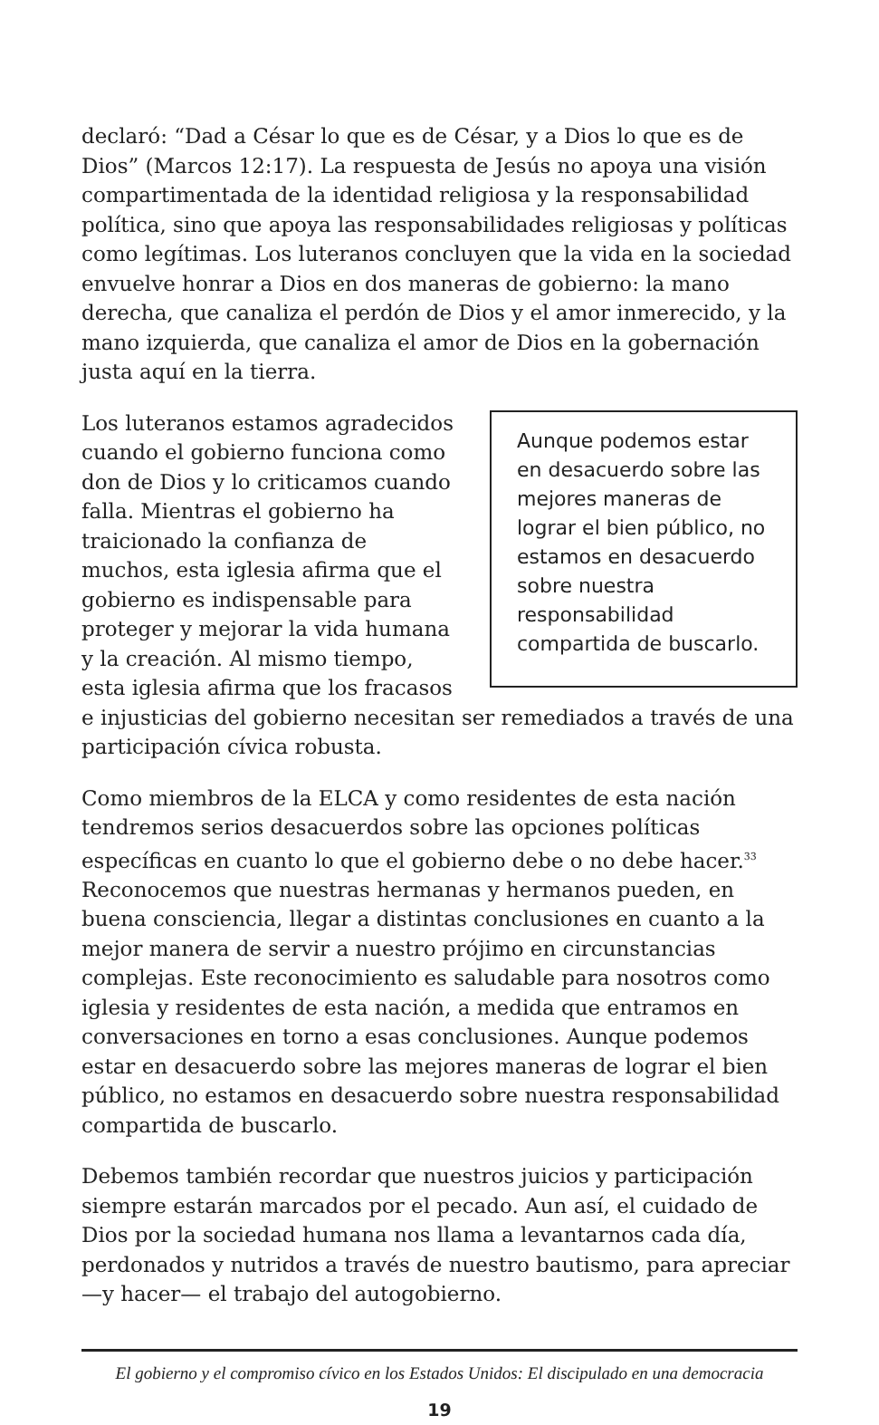declaró: “Dad a César lo que es de César, y a Dios lo que es de Dios” (Marcos 12:17). La respuesta de Jesús no apoya una visión compartimentada de la identidad religiosa y la responsabilidad política, sino que apoya las responsabilidades religiosas y políticas como legítimas. Los luteranos concluyen que la vida en la sociedad envuelve honrar a Dios en dos maneras de gobierno: la mano derecha, que canaliza el perdón de Dios y el amor inmerecido, y la mano izquierda, que canaliza el amor de Dios en la gobernación justa aquí en la tierra.
Aunque podemos estar en desacuerdo sobre las mejores maneras de lograr el bien público, no estamos en desacuerdo sobre nuestra responsabilidad compartida de buscarlo. Los luteranos estamos agradecidos cuando el gobierno funciona como don de Dios y lo criticamos cuando falla. Mientras el gobierno ha traicionado la confianza de muchos, esta iglesia afirma que el gobierno es indispensable para proteger y mejorar la vida humana y la creación. Al mismo tiempo, esta iglesia afirma que los fracasos e injusticias del gobierno necesitan ser remediados a través de una participación cívica robusta.
Como miembros de la ELCA y como residentes de esta nación tendremos serios desacuerdos sobre las opciones políticas específicas en cuanto lo que el gobierno debe o no debe hacer.<sup>33</sup> Reconocemos que nuestras hermanas y hermanos pueden, en buena consciencia, llegar a distintas conclusiones en cuanto a la mejor manera de servir a nuestro prójimo en circunstancias complejas. Este reconocimiento es saludable para nosotros como iglesia y residentes de esta nación, a medida que entramos en conversaciones en torno a esas conclusiones. Aunque podemos estar en desacuerdo sobre las mejores maneras de lograr el bien público, no estamos en desacuerdo sobre nuestra responsabilidad compartida de buscarlo.
Debemos también recordar que nuestros juicios y participación siempre estarán marcados por el pecado. Aun así, el cuidado de Dios por la sociedad humana nos llama a levantarnos cada día, perdonados y nutridos a través de nuestro bautismo, para apreciar —y hacer— el trabajo del autogobierno.
El gobierno y el compromiso cívico en los Estados Unidos: El discipulado en una democracia
19